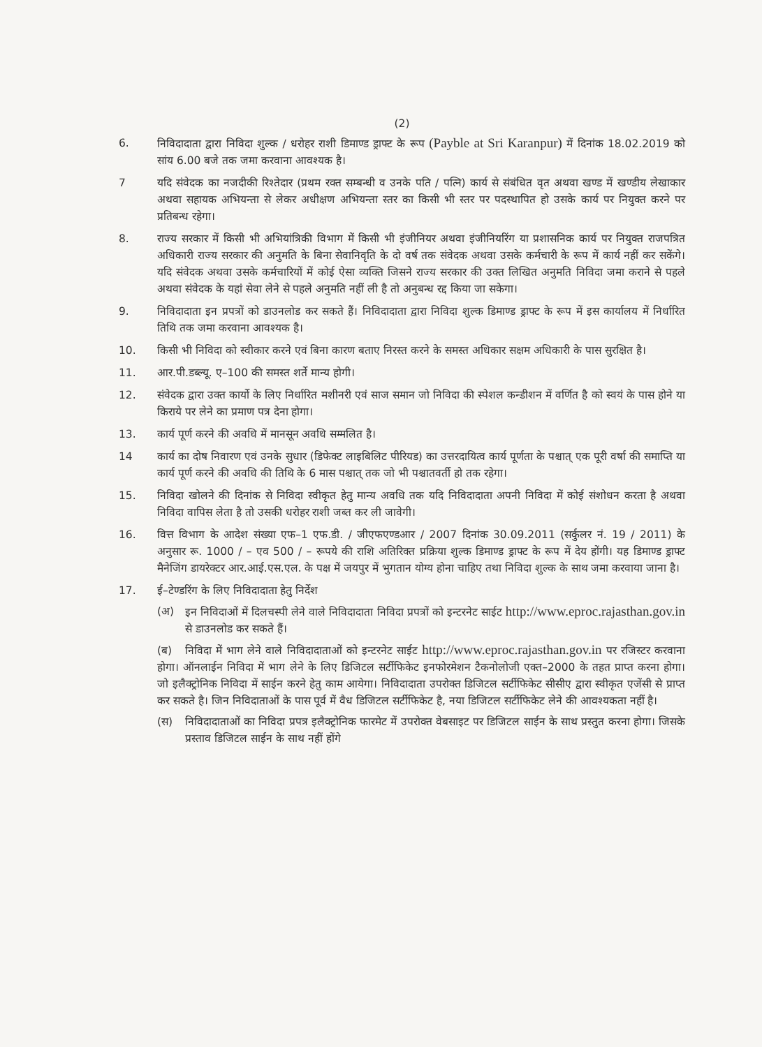(2)
6. निविदादाता द्वारा निविदा शुल्क / धरोहर राशी डिमाण्ड ड्राफ्ट के रूप (Payble at Sri Karanpur) में दिनांक 18.02.2019 को सांय 6.00 बजे तक जमा करवाना आवश्यक है।
7 यदि संवेदक का नजदीकी रिश्तेदार (प्रथम रक्त सम्बन्धी व उनके पति / पत्नि) कार्य से संबंधित वृत अथवा खण्ड में खण्डीय लेखाकार अथवा सहायक अभियन्ता से लेकर अधीक्षण अभियन्ता स्तर का किसी भी स्तर पर पदस्थापित हो उसके कार्य पर नियुक्त करने पर प्रतिबन्ध रहेगा।
8. राज्य सरकार में किसी भी अभियांत्रिकी विभाग में किसी भी इंजीनियर अथवा इंजीनियरिंग या प्रशासनिक कार्य पर नियुक्त राजपत्रित अधिकारी राज्य सरकार की अनुमति के बिना सेवानिवृति के दो वर्ष तक संवेदक अथवा उसके कर्मचारी के रूप में कार्य नहीं कर सकेंगे। यदि संवेदक अथवा उसके कर्मचारियों में कोई ऐसा व्यक्ति जिसने राज्य सरकार की उक्त लिखित अनुमति निविदा जमा कराने से पहले अथवा संवेदक के यहां सेवा लेने से पहले अनुमति नहीं ली है तो अनुबन्ध रद्द किया जा सकेगा।
9. निविदादाता इन प्रपत्रों को डाउनलोड कर सकते हैं। निविदादाता द्वारा निविदा शुल्क डिमाण्ड ड्राफ्ट के रूप में इस कार्यालय में निर्धारित तिथि तक जमा करवाना आवश्यक है।
10. किसी भी निविदा को स्वीकार करने एवं बिना कारण बताए निरस्त करने के समस्त अधिकार सक्षम अधिकारी के पास सुरक्षित है।
11. आर.पी.डब्ल्यू. ए–100 की समस्त शर्ते मान्य होगी।
12. संवेदक द्वारा उक्त कार्यो के लिए निर्धारित मशीनरी एवं साज समान जो निविदा की स्पेशल कन्डीशन में वर्णित है को स्वयं के पास होने या किराये पर लेने का प्रमाण पत्र देना होगा।
13. कार्य पूर्ण करने की अवधि में मानसून अवधि सम्मलित है।
14 कार्य का दोष निवारण एवं उनके सुधार (डिफेक्ट लाइबिलिट पीरियड) का उत्तरदायित्व कार्य पूर्णता के पश्चात् एक पूरी वर्षा की समाप्ति या कार्य पूर्ण करने की अवधि की तिथि के 6 मास पश्चात् तक जो भी पश्चातवर्ती हो तक रहेगा।
15. निविदा खोलने की दिनांक से निविदा स्वीकृत हेतु मान्य अवधि तक यदि निविदादाता अपनी निविदा में कोई संशोधन करता है अथवा निविदा वापिस लेता है तो उसकी धरोहर राशी जब्त कर ली जावेगी।
16. वित्त विभाग के आदेश संख्या एफ–1 एफ.डी. / जीएफएण्डआर / 2007 दिनांक 30.09.2011 (सर्कुलर नं. 19 / 2011) के अनुसार रू. 1000 / – एव 500 / – रूपये की राशि अतिरिक्त प्रक्रिया शुल्क डिमाण्ड ड्राफ्ट के रूप में देय होंगी। यह डिमाण्ड ड्राफ्ट मैनेजिंग डायरेक्टर आर.आई.एस.एल. के पक्ष में जयपुर में भुगतान योग्य होना चाहिए तथा निविदा शुल्क के साथ जमा करवाया जाना है।
17. ई–टेण्डरिंग के लिए निविदादाता हेतु निर्देश
(अ) इन निविदाओं में दिलचस्पी लेने वाले निविदादाता निविदा प्रपत्रों को इन्टरनेट साईट http://www.eproc.rajasthan.gov.in से डाउनलोड कर सकते हैं।
(ब) निविदा में भाग लेने वाले निविदादाताओं को इन्टरनेट साईट http://www.eproc.rajasthan.gov.in पर रजिस्टर करवाना होगा। ऑनलाईन निविदा में भाग लेने के लिए डिजिटल सर्टीफिकेट इनफोरमेशन टैकनोलोजी एक्त–2000 के तहत प्राप्त करना होगा। जो इलैक्ट्रोनिक निविदा में साईन करने हेतु काम आयेगा। निविदादाता उपरोक्त डिजिटल सर्टीफिकेट सीसीए द्वारा स्वीकृत एजेंसी से प्राप्त कर सकते है। जिन निविदाताओं के पास पूर्व में वैध डिजिटल सर्टीफिकेट है, नया डिजिटल सर्टीफिकेट लेने की आवश्यकता नहीं है।
(स) निविदादाताओं का निविदा प्रपत्र इलैक्ट्रोनिक फारमेट में उपरोक्त वेबसाइट पर डिजिटल साईन के साथ प्रस्तुत करना होगा। जिसके प्रस्ताव डिजिटल साईन के साथ नहीं होंगे